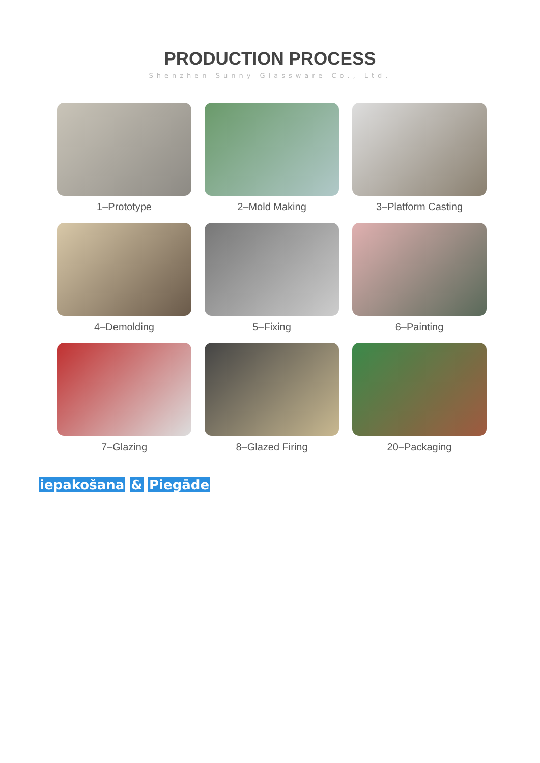PRODUCTION PROCESS
Shenzhen Sunny Glassware Co., Ltd.
1–Prototype
2–Mold Making
3–Platform Casting
4–Demolding
5–Fixing
6–Painting
7–Glazing
8–Glazed Firing
20–Packaging
iepakošana & Piegāde